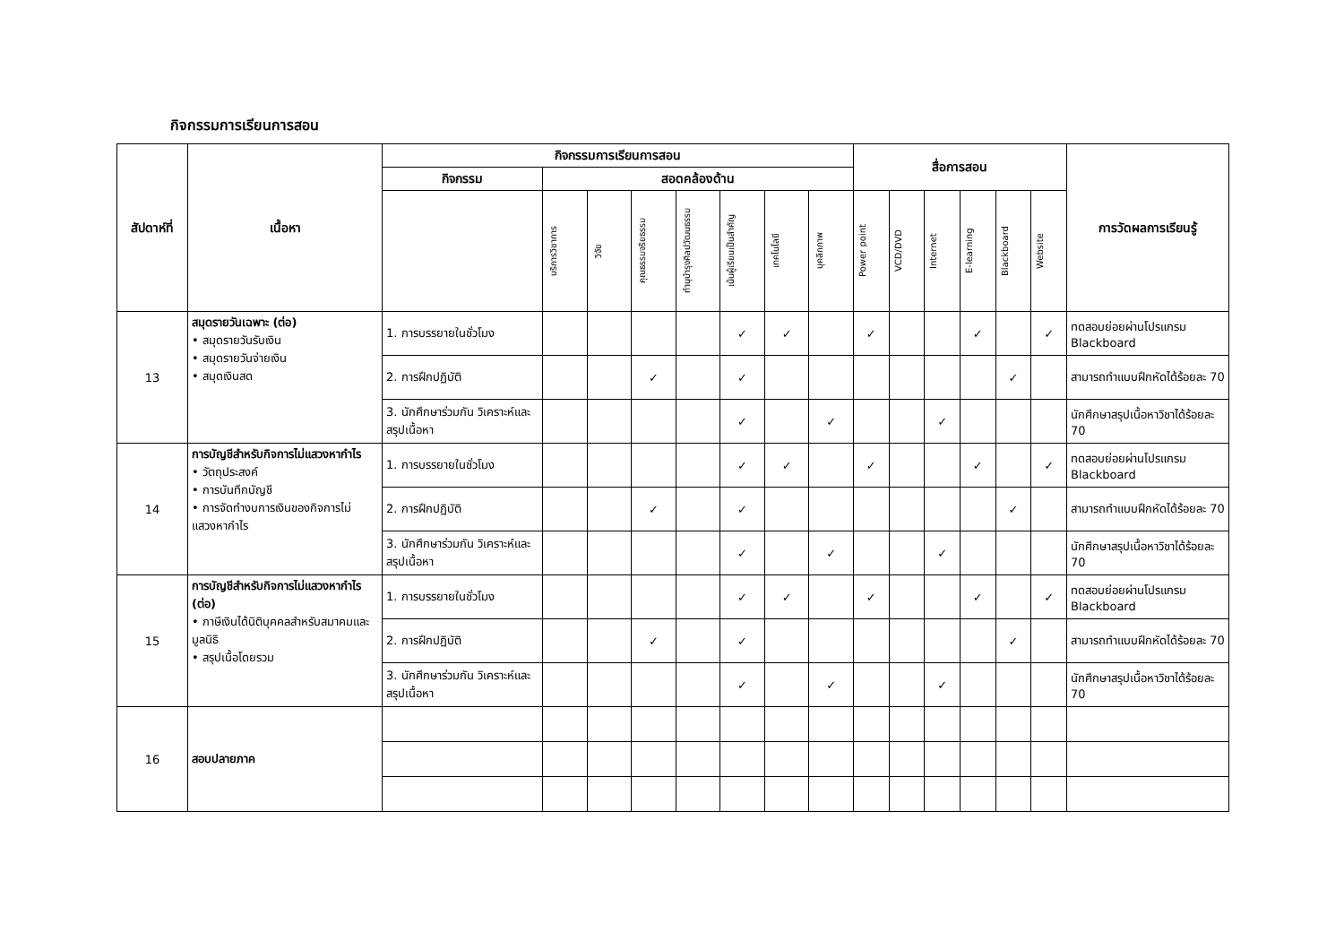กิจกรรมการเรียนการสอน
| สัปดาห์ที่ | เนื้อหา | กิจกรรมการเรียนการสอน | | | | | | | | สื่อการสอน | | | | | | การวัดผลการเรียนรู้ |
| --- | --- | --- | --- | --- | --- | --- | --- | --- | --- | --- | --- | --- | --- | --- | --- | --- |
| | | กิจกรรม | สอดคล้องด้าน | | | | | | | | | | | | | |
| | | | บริการวิชาการ | วิจัย | คุณธรรมจริยธรรม | ทำนุบำรุงศิลปวัฒนธรรม | เน้นผู้เรียนเป็นสำคัญ | เทคโนโลยี | บุคลิกภาพ | Power point | VCD/DVD | Internet | E-learning | Blackboard | Website | |
| 13 | สมุดรายวันเฉพาะ (ต่อ) • สมุดรายวันรับเงิน • สมุดรายวันจ่ายเงิน • สมุดเงินสด | 1. การบรรยายในชั่วโมง | | | | | ✓ | ✓ | | ✓ | | | ✓ | | ✓ | ทดสอบย่อยผ่านโปรแกรม Blackboard |
| | | 2. การฝึกปฏิบัติ | | | ✓ | | ✓ | | | | | | | ✓ | | สามารถทำแบบฝึกหัดได้ร้อยละ 70 |
| | | 3. นักศึกษาร่วมกัน วิเคราะห์และสรุปเนื้อหา | | | | | ✓ | | ✓ | | | ✓ | | | | นักศึกษาสรุปเนื้อหาวิชาได้ร้อยละ 70 |
| 14 | การบัญชีสำหรับกิจการไม่แสวงหากำไร • วัตถุประสงค์ • การบันทึกบัญชี • การจัดทำงบการเงินของกิจการไม่แสวงหากำไร | 1. การบรรยายในชั่วโมง | | | | | ✓ | ✓ | | ✓ | | | ✓ | | ✓ | ทดสอบย่อยผ่านโปรแกรม Blackboard |
| | | 2. การฝึกปฏิบัติ | | | ✓ | | ✓ | | | | | | | ✓ | | สามารถทำแบบฝึกหัดได้ร้อยละ 70 |
| | | 3. นักศึกษาร่วมกัน วิเคราะห์และสรุปเนื้อหา | | | | | ✓ | | ✓ | | | ✓ | | | | นักศึกษาสรุปเนื้อหาวิชาได้ร้อยละ 70 |
| 15 | การบัญชีสำหรับกิจการไม่แสวงหากำไร (ต่อ) • ภาษีเงินได้นิติบุคคลสำหรับสมาคมและมูลนิธิ • สรุปเนื้อโดยรวม | 1. การบรรยายในชั่วโมง | | | | | ✓ | ✓ | | ✓ | | | ✓ | | ✓ | ทดสอบย่อยผ่านโปรแกรม Blackboard |
| | | 2. การฝึกปฏิบัติ | | | ✓ | | ✓ | | | | | | | ✓ | | สามารถทำแบบฝึกหัดได้ร้อยละ 70 |
| | | 3. นักศึกษาร่วมกัน วิเคราะห์และสรุปเนื้อหา | | | | | ✓ | | ✓ | | | ✓ | | | | นักศึกษาสรุปเนื้อหาวิชาได้ร้อยละ 70 |
| 16 | สอบปลายภาค | | | | | | | | | | | | | | | |